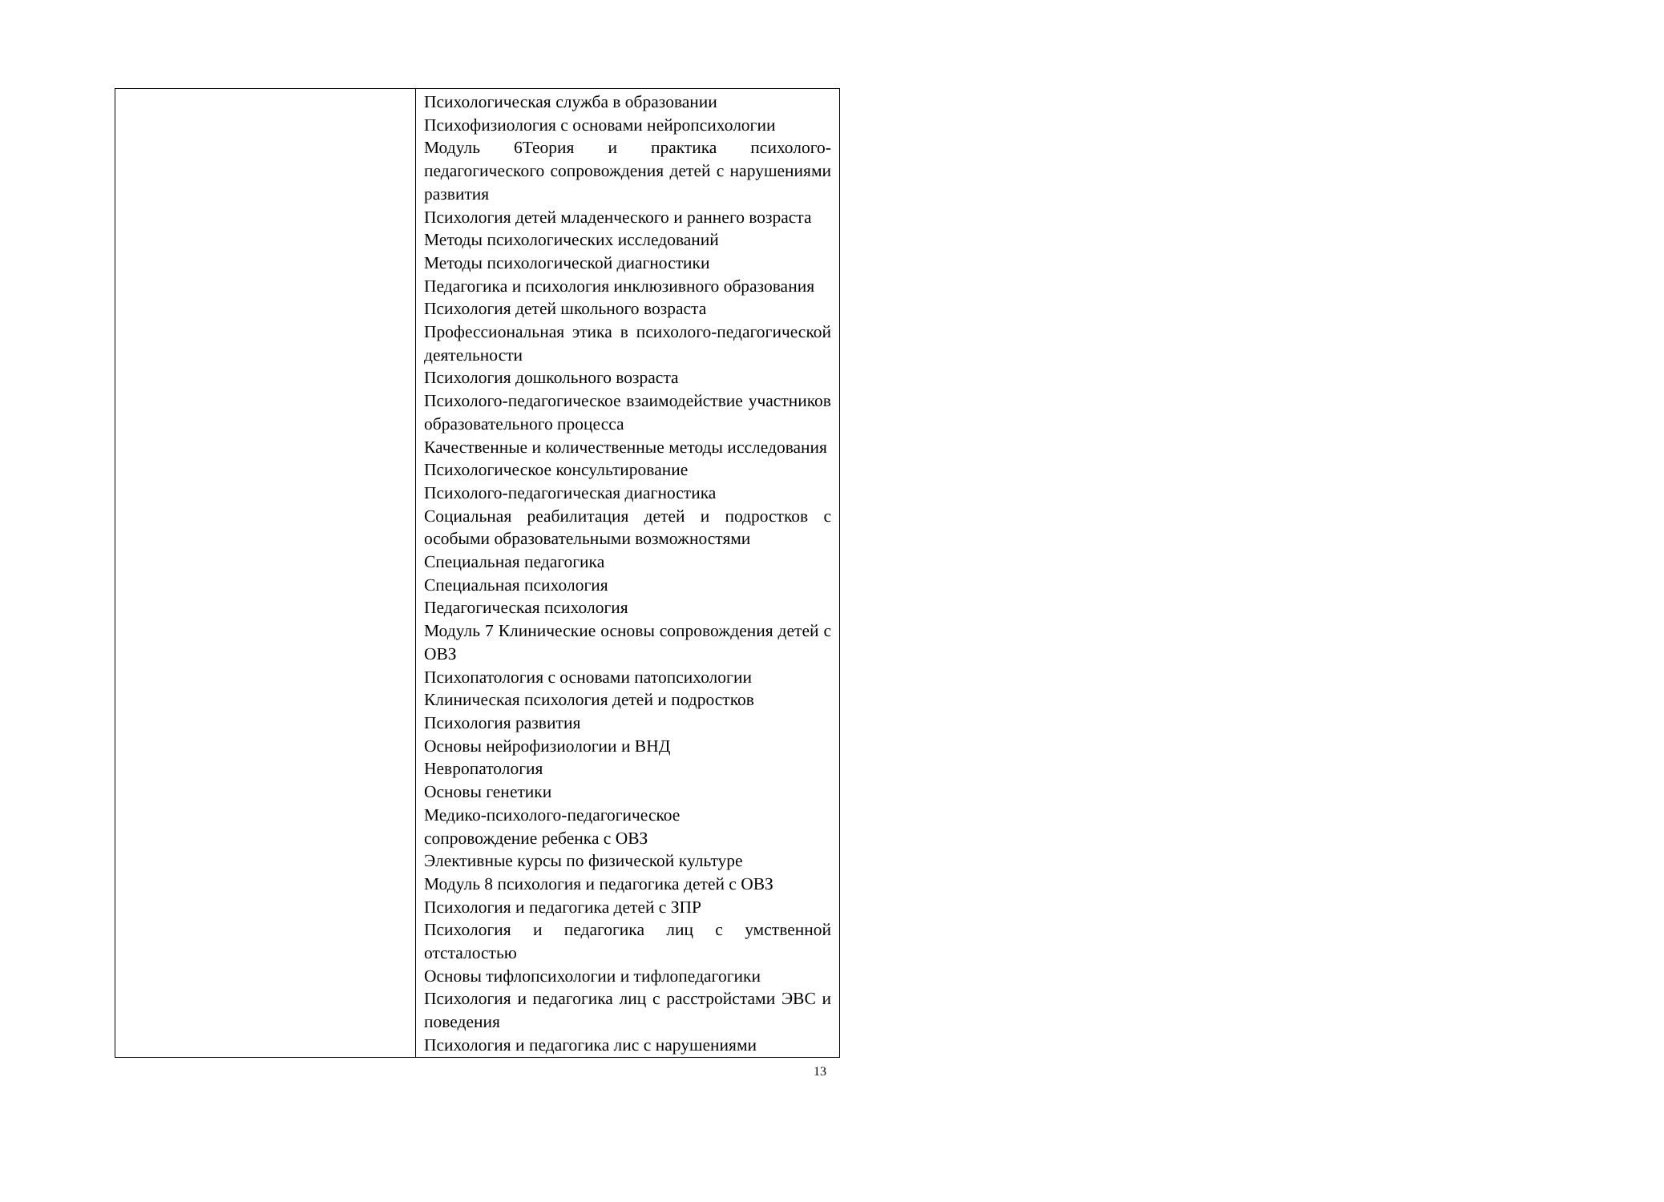| | Психологическая служба в образовании Психофизиология с основами нейропсихологии Модуль 6Теория и практика психолого-педагогического сопровождения детей с нарушениями развития Психология детей младенческого и раннего возраста Методы психологических исследований Методы психологической диагностики Педагогика и психология инклюзивного образования Психология детей школьного возраста Профессиональная этика в психолого-педагогической деятельности Психология дошкольного возраста Психолого-педагогическое взаимодействие участников образовательного процесса Качественные и количественные методы исследования Психологическое консультирование Психолого-педагогическая диагностика Социальная реабилитация детей и подростков с особыми образовательными возможностями Специальная педагогика Специальная психология Педагогическая психология Модуль 7 Клинические основы сопровождения детей с ОВЗ Психопатология с основами патопсихологии Клиническая психология детей и подростков Психология развития Основы нейрофизиологии и ВНД Невропатология Основы генетики Медико-психолого-педагогическое сопровождение ребенка с ОВЗ Элективные курсы по физической культуре Модуль 8 психология и педагогика детей с ОВЗ Психология и педагогика детей с ЗПР Психология и педагогика лиц с умственной отсталостью Основы тифлопсихологии и тифлопедагогики Психология и педагогика лиц с расстройстами ЭВС и поведения Психология и педагогика лис с нарушениями |
13